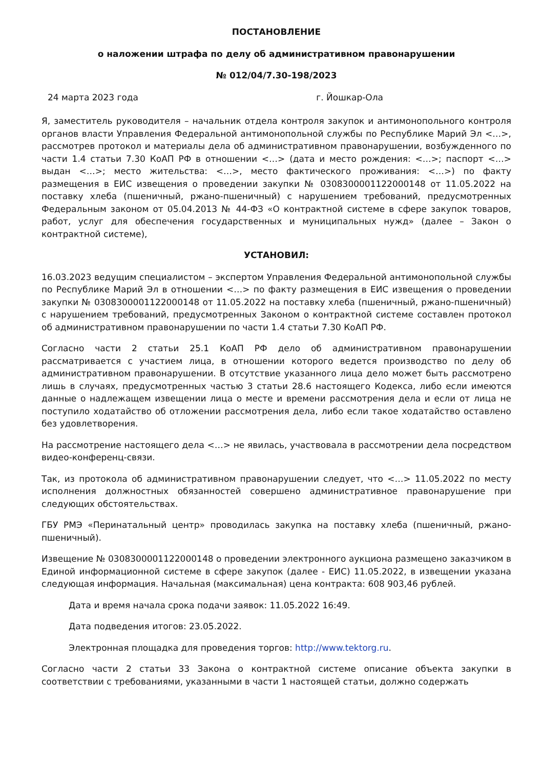ПОСТАНОВЛЕНИЕ
о наложении штрафа по делу об административном правонарушении
№ 012/04/7.30-198/2023
24 марта 2023 года г. Йошкар-Ола
Я, заместитель руководителя – начальник отдела контроля закупок и антимонопольного контроля органов власти Управления Федеральной антимонопольной службы по Республике Марий Эл <…>, рассмотрев протокол и материалы дела об административном правонарушении, возбужденного по части 1.4 статьи 7.30 КоАП РФ в отношении <…> (дата и место рождения: <…>; паспорт <…> выдан <…>; место жительства: <…>, место фактического проживания: <…>) по факту размещения в ЕИС извещения о проведении закупки № 0308300001122000148 от 11.05.2022 на поставку хлеба (пшеничный, ржано-пшеничный) с нарушением требований, предусмотренных Федеральным законом от 05.04.2013 № 44-ФЗ «О контрактной системе в сфере закупок товаров, работ, услуг для обеспечения государственных и муниципальных нужд» (далее – Закон о контрактной системе),
УСТАНОВИЛ:
16.03.2023 ведущим специалистом – экспертом Управления Федеральной антимонопольной службы по Республике Марий Эл в отношении <…> по факту размещения в ЕИС извещения о проведении закупки № 0308300001122000148 от 11.05.2022 на поставку хлеба (пшеничный, ржано-пшеничный) с нарушением требований, предусмотренных Законом о контрактной системе составлен протокол об административном правонарушении по части 1.4 статьи 7.30 КоАП РФ.
Согласно части 2 статьи 25.1 КоАП РФ дело об административном правонарушении рассматривается с участием лица, в отношении которого ведется производство по делу об административном правонарушении. В отсутствие указанного лица дело может быть рассмотрено лишь в случаях, предусмотренных частью 3 статьи 28.6 настоящего Кодекса, либо если имеются данные о надлежащем извещении лица о месте и времени рассмотрения дела и если от лица не поступило ходатайство об отложении рассмотрения дела, либо если такое ходатайство оставлено без удовлетворения.
На рассмотрение настоящего дела <…> не явилась, участвовала в рассмотрении дела посредством видео-конференц-связи.
Так, из протокола об административном правонарушении следует, что <…> 11.05.2022 по месту исполнения должностных обязанностей совершено административное правонарушение при следующих обстоятельствах.
ГБУ РМЭ «Перинатальный центр» проводилась закупка на поставку хлеба (пшеничный, ржано-пшеничный).
Извещение № 0308300001122000148 о проведении электронного аукциона размещено заказчиком в Единой информационной системе в сфере закупок (далее - ЕИС) 11.05.2022, в извещении указана следующая информация. Начальная (максимальная) цена контракта: 608 903,46 рублей.
Дата и время начала срока подачи заявок: 11.05.2022 16:49.
Дата подведения итогов: 23.05.2022.
Электронная площадка для проведения торгов: http://www.tektorg.ru.
Согласно части 2 статьи 33 Закона о контрактной системе описание объекта закупки в соответствии с требованиями, указанными в части 1 настоящей статьи, должно содержать